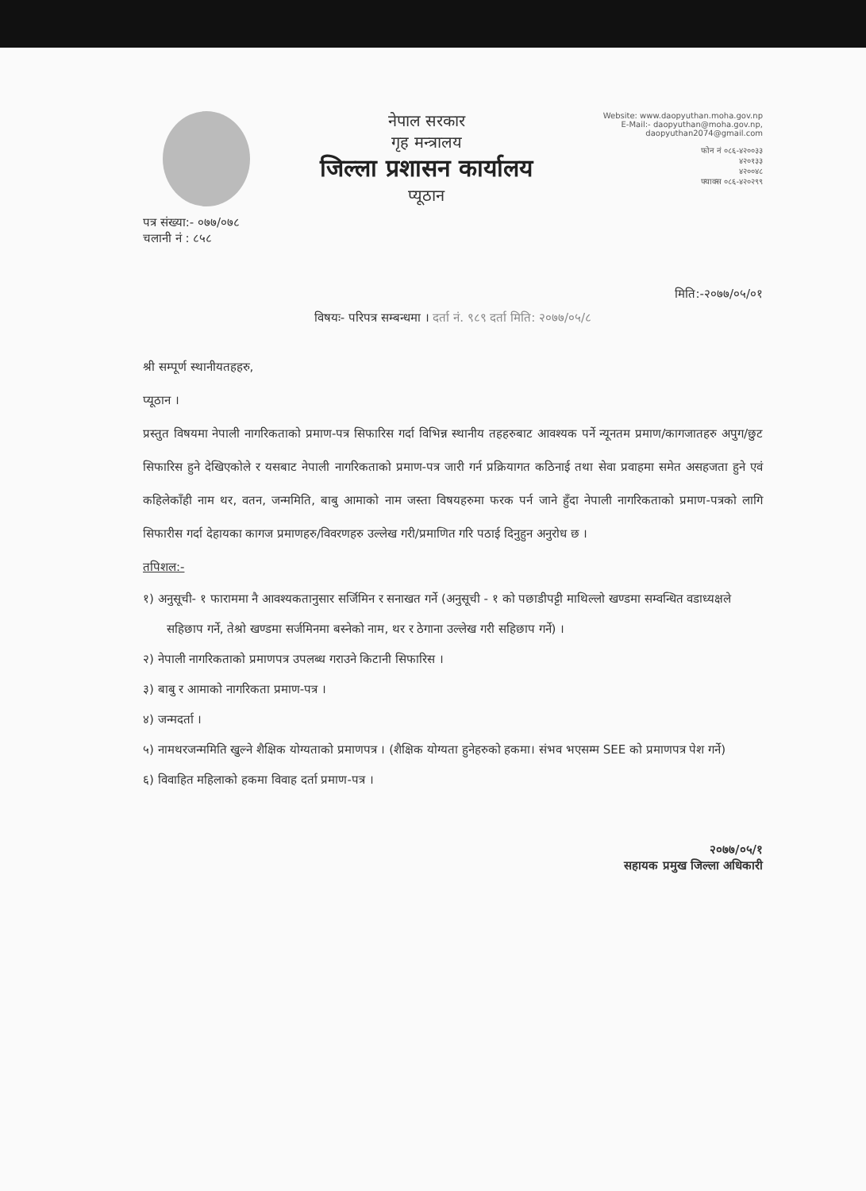नेपाल सरकार
गृह मन्त्रालय
जिल्ला प्रशासन कार्यालय
प्यूठान
Website: www.daopyuthan.moha.gov.np
E-Mail:- daopyuthan@moha.gov.np,
daopyuthan2074@gmail.com
फोन नं ०८६-४२००३३
४२०१३३
४२००४८
फ्याक्स ०८६-४२०२९९
पत्र संख्या:- ०७७/०७८
चलानी नं : ८५८
मिति:-२०७७/०५/०१
विषयः- परिपत्र सम्बन्धमा । दर्ता नं. ९८९ दर्ता मिति: २०७७/०५/८
श्री सम्पूर्ण स्थानीयतहहरु,
प्यूठान ।
प्रस्तुत विषयमा नेपाली नागरिकताको प्रमाण-पत्र सिफारिस गर्दा विभिन्न स्थानीय तहहरुबाट आवश्यक पर्ने न्यूनतम प्रमाण/कागजातहरु अपुग/छुट सिफारिस हुने देखिएकोले र यसबाट नेपाली नागरिकताको प्रमाण-पत्र जारी गर्न प्रक्रियागत कठिनाई तथा सेवा प्रवाहमा समेत असहजता हुने एवं कहिलेकाँही नाम थर, वतन, जन्ममिति, बाबु आमाको नाम जस्ता विषयहरुमा फरक पर्न जाने हुँदा नेपाली नागरिकताको प्रमाण-पत्रको लागि सिफारीस गर्दा देहायका कागज प्रमाणहरु/विवरणहरु उल्लेख गरी/प्रमाणित गरि पठाई दिनुहुन अनुरोध छ ।
तपिशल:-
१) अनुसूची- १ फाराममा नै आवश्यकतानुसार सर्जिमिन र सनाखत गर्ने (अनुसूची - १ को पछाडीपट्टी माथिल्लो खण्डमा सम्वन्धित वडाध्यक्षले सहिछाप गर्ने, तेश्रो खण्डमा सर्जमिनमा बस्नेको नाम, थर र ठेगाना उल्लेख गरी सहिछाप गर्ने) ।
२) नेपाली नागरिकताको प्रमाणपत्र उपलब्ध गराउने किटानी सिफारिस ।
३) बाबु र आमाको नागरिकता प्रमाण-पत्र ।
४) जन्मदर्ता ।
५) नामथरजन्ममिति खुल्ने शैक्षिक योग्यताको प्रमाणपत्र । (शैक्षिक योग्यता हुनेहरुको हकमा। संभव भएसम्म SEE को प्रमाणपत्र पेश गर्ने)
६) विवाहित महिलाको हकमा विवाह दर्ता प्रमाण-पत्र ।
२०७७/०५/१
सहायक प्रमुख जिल्ला अधिकारी